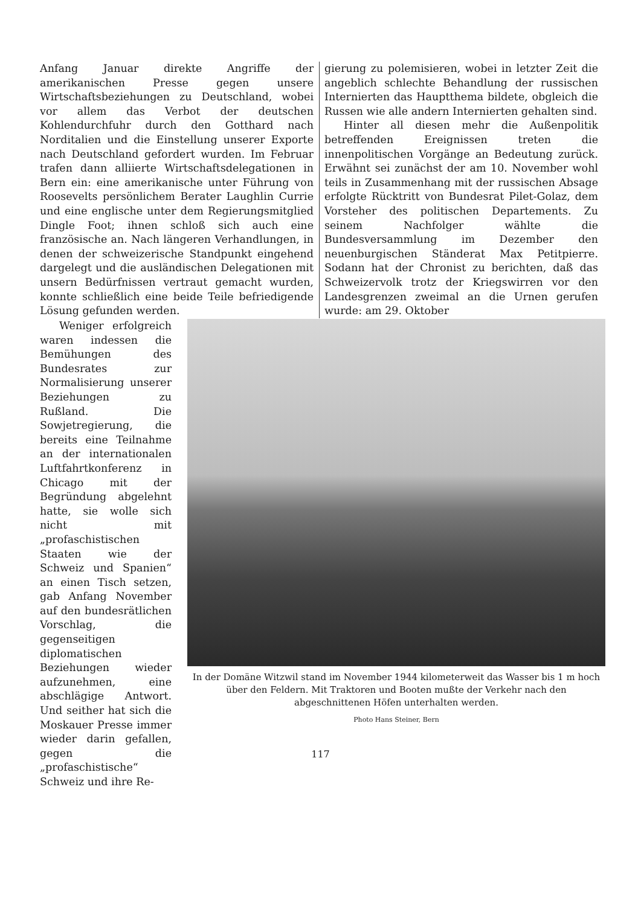Anfang Januar direkte Angriffe der amerikanischen Presse gegen unsere Wirtschaftsbeziehungen zu Deutschland, wobei vor allem das Verbot der deutschen Kohlendurchfuhr durch den Gotthard nach Norditalien und die Einstellung unserer Exporte nach Deutschland gefordert wurden. Im Februar trafen dann alliierte Wirtschaftsdelegationen in Bern ein: eine amerikanische unter Führung von Roosevelts persönlichem Berater Laughlin Currie und eine englische unter dem Regierungsmitglied Dingle Foot; ihnen schloß sich auch eine französische an. Nach längeren Verhandlungen, in denen der schweizerische Standpunkt eingehend dargelegt und die ausländischen Delegationen mit unsern Bedürfnissen vertraut gemacht wurden, konnte schließlich eine beide Teile befriedigende Lösung gefunden werden.
gierung zu polemisieren, wobei in letzter Zeit die angeblich schlechte Behandlung der russischen Internierten das Hauptthema bildete, obgleich die Russen wie alle andern Internierten gehalten sind.
Hinter all diesen mehr die Außenpolitik betreffenden Ereignissen treten die innenpolitischen Vorgänge an Bedeutung zurück. Erwähnt sei zunächst der am 10. November wohl teils in Zusammenhang mit der russischen Absage erfolgte Rücktritt von Bundesrat Pilet-Golaz, dem Vorsteher des politischen Departements. Zu seinem Nachfolger wählte die Bundesversammlung im Dezember den neuenburgischen Ständerat Max Petitpierre. Sodann hat der Chronist zu berichten, daß das Schweizervolk trotz der Kriegswirren vor den Landesgrenzen zweimal an die Urnen gerufen wurde: am 29. Oktober
Weniger erfolgreich waren indessen die Bemühungen des Bundesrates zur Normalisierung unserer Beziehungen zu Rußland. Die Sowjetregierung, die bereits eine Teilnahme an der internationalen Luftfahrtkonferenz in Chicago mit der Begründung abgelehnt hatte, sie wolle sich nicht mit „profaschistischen Staaten wie der Schweiz und Spanien“ an einen Tisch setzen, gab Anfang November auf den bundesrätlichen Vorschlag, die gegenseitigen diplomatischen Beziehungen wieder aufzunehmen, eine abschlägige Antwort. Und seither hat sich die Moskauer Presse immer wieder darin gefallen, gegen die „profaschistische“ Schweiz und ihre Re-
In der Domäne Witzwil stand im November 1944 kilometerweit das Wasser bis 1 m hoch über den Feldern. Mit Traktoren und Booten mußte der Verkehr nach den abgeschnittenen Höfen unterhalten werden.
Photo Hans Steiner, Bern
117